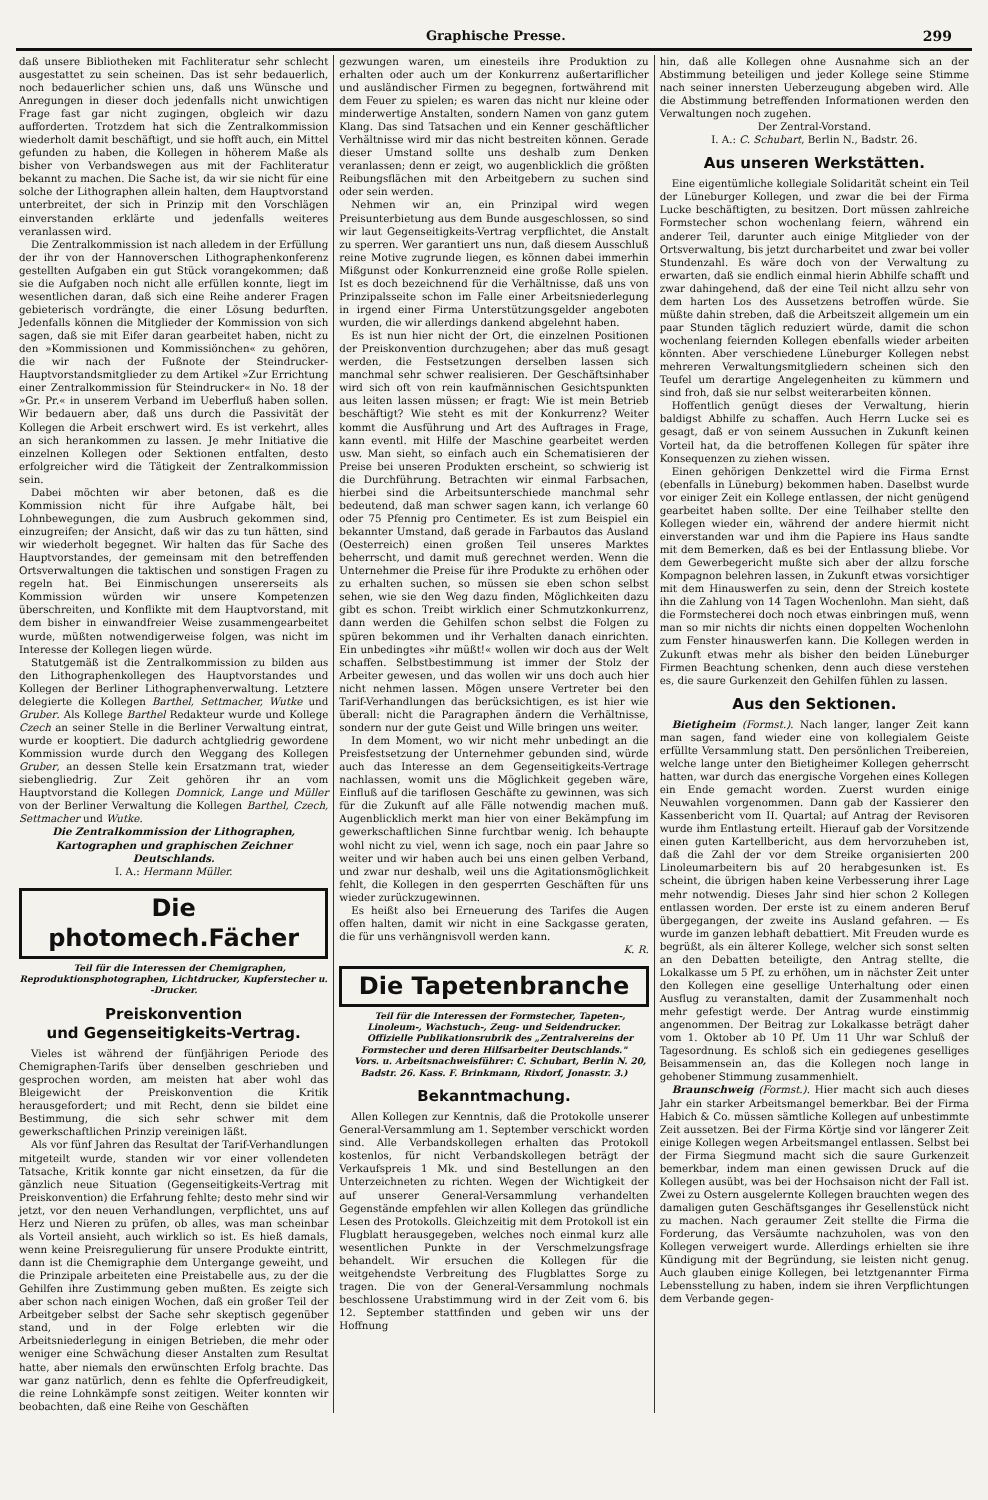Graphische Presse. 299
daß unsere Bibliotheken mit Fachliteratur sehr schlecht ausgestattet zu sein scheinen. Das ist sehr bedauerlich, noch bedauerlicher schien uns, daß uns Wünsche und Anregungen in dieser doch jedenfalls nicht unwichtigen Frage fast gar nicht zugingen, obgleich wir dazu aufforderten. Trotzdem hat sich die Zentralkommission wiederholt damit beschäftigt, und sie hofft auch, ein Mittel gefunden zu haben, die Kollegen in höherem Maße als bisher von Verbandswegen aus mit der Fachliteratur bekannt zu machen. Die Sache ist, da wir sie nicht für eine solche der Lithographen allein halten, dem Hauptvorstand unterbreitet, der sich in Prinzip mit den Vorschlägen einverstanden erklärte und jedenfalls weiteres veranlassen wird.
Die Zentralkommission ist nach alledem in der Erfüllung der ihr von der Hannoverschen Lithographenkonferenz gestellten Aufgaben ein gut Stück vorangekommen; daß sie die Aufgaben noch nicht alle erfüllen konnte, liegt im wesentlichen daran, daß sich eine Reihe anderer Fragen gebieterisch vordrängte, die einer Lösung bedurften. Jedenfalls können die Mitglieder der Kommission von sich sagen, daß sie mit Eifer daran gearbeitet haben, nicht zu den »Kommissionen und Kommissiönchen« zu gehören, die wir nach der Fußnote der Steindrucker-Hauptvorstandsmitglieder zu dem Artikel »Zur Errichtung einer Zentralkommission für Steindrucker« in No. 18 der »Gr. Pr.« in unserem Verband im Ueberfluß haben sollen. Wir bedauern aber, daß uns durch die Passivität der Kollegen die Arbeit erschwert wird. Es ist verkehrt, alles an sich herankommen zu lassen. Je mehr Initiative die einzelnen Kollegen oder Sektionen entfalten, desto erfolgreicher wird die Tätigkeit der Zentralkommission sein.
Dabei möchten wir aber betonen, daß es die Kommission nicht für ihre Aufgabe hält, bei Lohnbewegungen, die zum Ausbruch gekommen sind, einzugreifen; der Ansicht, daß wir das zu tun hätten, sind wir wiederholt begegnet. Wir halten das für Sache des Hauptvorstandes, der gemeinsam mit den betreffenden Ortsverwaltungen die taktischen und sonstigen Fragen zu regeln hat. Bei Einmischungen unsererseits als Kommission würden wir unsere Kompetenzen überschreiten, und Konflikte mit dem Hauptvorstand, mit dem bisher in einwandfreier Weise zusammengearbeitet wurde, müßten notwendigerweise folgen, was nicht im Interesse der Kollegen liegen würde.
Statutgemäß ist die Zentralkommission zu bilden aus den Lithographenkollegen des Hauptvorstandes und Kollegen der Berliner Lithographenverwaltung. Letztere delegierte die Kollegen Barthel, Settmacher, Wutke und Gruber. Als Kollege Barthel Redakteur wurde und Kollege Czech an seiner Stelle in die Berliner Verwaltung eintrat, wurde er kooptiert. Die dadurch achtgliedrig gewordene Kommission wurde durch den Weggang des Kollegen Gruber, an dessen Stelle kein Ersatzmann trat, wieder siebengliedrig. Zur Zeit gehören ihr an vom Hauptvorstand die Kollegen Domnick, Lange und Müller von der Berliner Verwaltung die Kollegen Barthel, Czech, Settmacher und Wutke.
Die Zentralkommission der Lithographen, Kartographen und graphischen Zeichner Deutschlands.
I. A.: Hermann Müller.
Die photomech.Fächer
Teil für die Interessen der Chemigraphen, Reproduktionsphotographen, Lichtdrucker, Kupferstecher u. -Drucker.
Preiskonvention
und Gegenseitigkeits-Vertrag.
Vieles ist während der fünfjährigen Periode des Chemigraphen-Tarifs über denselben geschrieben und gesprochen worden, am meisten hat aber wohl das Bleigewicht der Preiskonvention die Kritik herausgefordert; und mit Recht, denn sie bildet eine Bestimmung, die sich sehr schwer mit dem gewerkschaftlichen Prinzip vereinigen läßt.
Als vor fünf Jahren das Resultat der Tarif-Verhandlungen mitgeteilt wurde, standen wir vor einer vollendeten Tatsache, Kritik konnte gar nicht einsetzen, da für die gänzlich neue Situation (Gegenseitigkeits-Vertrag mit Preiskonvention) die Erfahrung fehlte; desto mehr sind wir jetzt, vor den neuen Verhandlungen, verpflichtet, uns auf Herz und Nieren zu prüfen, ob alles, was man scheinbar als Vorteil ansieht, auch wirklich so ist. Es hieß damals, wenn keine Preisregulierung für unsere Produkte eintritt, dann ist die Chemigraphie dem Untergange geweiht, und die Prinzipale arbeiteten eine Preistabelle aus, zu der die Gehilfen ihre Zustimmung geben mußten. Es zeigte sich aber schon nach einigen Wochen, daß ein großer Teil der Arbeitgeber selbst der Sache sehr skeptisch gegenüber stand, und in der Folge erlebten wir die Arbeitsniederlegung in einigen Betrieben, die mehr oder weniger eine Schwächung dieser Anstalten zum Resultat hatte, aber niemals den erwünschten Erfolg brachte. Das war ganz natürlich, denn es fehlte die Opferfreudigkeit, die reine Lohnkämpfe sonst zeitigen. Weiter konnten wir beobachten, daß eine Reihe von Geschäften
gezwungen waren, um einesteils ihre Produktion zu erhalten oder auch um der Konkurrenz außertariflicher und ausländischer Firmen zu begegnen, fortwährend mit dem Feuer zu spielen; es waren das nicht nur kleine oder minderwertige Anstalten, sondern Namen von ganz gutem Klang. Das sind Tatsachen und ein Kenner geschäftlicher Verhältnisse wird mir das nicht bestreiten können. Gerade dieser Umstand sollte uns deshalb zum Denken veranlassen; denn er zeigt, wo augenblicklich die größten Reibungsflächen mit den Arbeitgebern zu suchen sind oder sein werden.
Nehmen wir an, ein Prinzipal wird wegen Preisunterbietung aus dem Bunde ausgeschlossen, so sind wir laut Gegenseitigkeits-Vertrag verpflichtet, die Anstalt zu sperren. Wer garantiert uns nun, daß diesem Ausschluß reine Motive zugrunde liegen, es können dabei immerhin Mißgunst oder Konkurrenzneid eine große Rolle spielen. Ist es doch bezeichnend für die Verhältnisse, daß uns von Prinzipalsseite schon im Falle einer Arbeitsniederlegung in irgend einer Firma Unterstützungsgelder angeboten wurden, die wir allerdings dankend abgelehnt haben.
Es ist nun hier nicht der Ort, die einzelnen Positionen der Preiskonvention durchzugehen; aber das muß gesagt werden, die Festsetzungen derselben lassen sich manchmal sehr schwer realisieren. Der Geschäftsinhaber wird sich oft von rein kaufmännischen Gesichtspunkten aus leiten lassen müssen; er fragt: Wie ist mein Betrieb beschäftigt? Wie steht es mit der Konkurrenz? Weiter kommt die Ausführung und Art des Auftrages in Frage, kann eventl. mit Hilfe der Maschine gearbeitet werden usw. Man sieht, so einfach auch ein Schematisieren der Preise bei unseren Produkten erscheint, so schwierig ist die Durchführung. Betrachten wir einmal Farbsachen, hierbei sind die Arbeitsunterschiede manchmal sehr bedeutend, daß man schwer sagen kann, ich verlange 60 oder 75 Pfennig pro Centimeter. Es ist zum Beispiel ein bekannter Umstand, daß gerade in Farbautos das Ausland (Oesterreich) einen großen Teil unseres Marktes beherrscht, und damit muß gerechnet werden. Wenn die Unternehmer die Preise für ihre Produkte zu erhöhen oder zu erhalten suchen, so müssen sie eben schon selbst sehen, wie sie den Weg dazu finden, Möglichkeiten dazu gibt es schon. Treibt wirklich einer Schmutzkonkurrenz, dann werden die Gehilfen schon selbst die Folgen zu spüren bekommen und ihr Verhalten danach einrichten. Ein unbedingtes »ihr müßt!« wollen wir doch aus der Welt schaffen. Selbstbestimmung ist immer der Stolz der Arbeiter gewesen, und das wollen wir uns doch auch hier nicht nehmen lassen. Mögen unsere Vertreter bei den Tarif-Verhandlungen das berücksichtigen, es ist hier wie überall: nicht die Paragraphen ändern die Verhältnisse, sondern nur der gute Geist und Wille bringen uns weiter.
In dem Moment, wo wir nicht mehr unbedingt an die Preisfestsetzung der Unternehmer gebunden sind, würde auch das Interesse an dem Gegenseitigkeits-Vertrage nachlassen, womit uns die Möglichkeit gegeben wäre, Einfluß auf die tariflosen Geschäfte zu gewinnen, was sich für die Zukunft auf alle Fälle notwendig machen muß. Augenblicklich merkt man hier von einer Bekämpfung im gewerkschaftlichen Sinne furchtbar wenig. Ich behaupte wohl nicht zu viel, wenn ich sage, noch ein paar Jahre so weiter und wir haben auch bei uns einen gelben Verband, und zwar nur deshalb, weil uns die Agitationsmöglichkeit fehlt, die Kollegen in den gesperrten Geschäften für uns wieder zurückzugewinnen.
Es heißt also bei Erneuerung des Tarifes die Augen offen halten, damit wir nicht in eine Sackgasse geraten, die für uns verhängnisvoll werden kann.
K. R.
Die Tapetenbranche
Teil für die Interessen der Formstecher, Tapeten-, Linoleum-, Wachstuch-, Zeug- und Seidendrucker.
Offizielle Publikationsrubrik des „Zentralvereins der Formstecher und deren Hilfsarbeiter Deutschlands."
Vors. u. Arbeitsnachweisführer: C. Schubart, Berlin N. 20, Badstr. 26. Kass. F. Brinkmann, Rixdorf, Jonasstr. 3.)
Bekanntmachung.
Allen Kollegen zur Kenntnis, daß die Protokolle unserer General-Versammlung am 1. September verschickt worden sind. Alle Verbandskollegen erhalten das Protokoll kostenlos, für nicht Verbandskollegen beträgt der Verkaufspreis 1 Mk. und sind Bestellungen an den Unterzeichneten zu richten. Wegen der Wichtigkeit der auf unserer General-Versammlung verhandelten Gegenstände empfehlen wir allen Kollegen das gründliche Lesen des Protokolls. Gleichzeitig mit dem Protokoll ist ein Flugblatt herausgegeben, welches noch einmal kurz alle wesentlichen Punkte in der Verschmelzungsfrage behandelt. Wir ersuchen die Kollegen für die weitgehendste Verbreitung des Flugblattes Sorge zu tragen. Die von der General-Versammlung nochmals beschlossene Urabstimmung wird in der Zeit vom 6. bis 12. September stattfinden und geben wir uns der Hoffnung
hin, daß alle Kollegen ohne Ausnahme sich an der Abstimmung beteiligen und jeder Kollege seine Stimme nach seiner innersten Ueberzeugung abgeben wird. Alle die Abstimmung betreffenden Informationen werden den Verwaltungen noch zugehen.
Der Zentral-Vorstand.
I. A.: C. Schubart, Berlin N., Badstr. 26.
Aus unseren Werkstätten.
Eine eigentümliche kollegiale Solidarität scheint ein Teil der Lüneburger Kollegen, und zwar die bei der Firma Lucke beschäftigten, zu besitzen. Dort müssen zahlreiche Formstecher schon wochenlang feiern, während ein anderer Teil, darunter auch einige Mitglieder von der Ortsverwaltung, bis jetzt durcharbeitet und zwar bei voller Stundenzahl. Es wäre doch von der Verwaltung zu erwarten, daß sie endlich einmal hierin Abhilfe schafft und zwar dahingehend, daß der eine Teil nicht allzu sehr von dem harten Los des Aussetzens betroffen würde. Sie müßte dahin streben, daß die Arbeitszeit allgemein um ein paar Stunden täglich reduziert würde, damit die schon wochenlang feiernden Kollegen ebenfalls wieder arbeiten könnten. Aber verschiedene Lüneburger Kollegen nebst mehreren Verwaltungsmitgliedern scheinen sich den Teufel um derartige Angelegenheiten zu kümmern und sind froh, daß sie nur selbst weiterarbeiten können.
Hoffentlich genügt dieses der Verwaltung, hierin baldigst Abhilfe zu schaffen. Auch Herrn Lucke sei es gesagt, daß er von seinem Aussuchen in Zukunft keinen Vorteil hat, da die betroffenen Kollegen für später ihre Konsequenzen zu ziehen wissen.
Einen gehörigen Denkzettel wird die Firma Ernst (ebenfalls in Lüneburg) bekommen haben. Daselbst wurde vor einiger Zeit ein Kollege entlassen, der nicht genügend gearbeitet haben sollte. Der eine Teilhaber stellte den Kollegen wieder ein, während der andere hiermit nicht einverstanden war und ihm die Papiere ins Haus sandte mit dem Bemerken, daß es bei der Entlassung bliebe. Vor dem Gewerbegericht mußte sich aber der allzu forsche Kompagnon belehren lassen, in Zukunft etwas vorsichtiger mit dem Hinauswerfen zu sein, denn der Streich kostete ihn die Zahlung von 14 Tagen Wochenlohn. Man sieht, daß die Formstecherei doch noch etwas einbringen muß, wenn man so mir nichts dir nichts einen doppelten Wochenlohn zum Fenster hinauswerfen kann. Die Kollegen werden in Zukunft etwas mehr als bisher den beiden Lüneburger Firmen Beachtung schenken, denn auch diese verstehen es, die saure Gurkenzeit den Gehilfen fühlen zu lassen.
Aus den Sektionen.
Bietigheim (Formst.). Nach langer, langer Zeit kann man sagen, fand wieder eine von kollegialem Geiste erfüllte Versammlung statt. Den persönlichen Treibereien, welche lange unter den Bietigheimer Kollegen geherrscht hatten, war durch das energische Vorgehen eines Kollegen ein Ende gemacht worden. Zuerst wurden einige Neuwahlen vorgenommen. Dann gab der Kassierer den Kassenbericht vom II. Quartal; auf Antrag der Revisoren wurde ihm Entlastung erteilt. Hierauf gab der Vorsitzende einen guten Kartellbericht, aus dem hervorzuheben ist, daß die Zahl der vor dem Streike organisierten 200 Linoleumarbeitern bis auf 20 herabgesunken ist. Es scheint, die übrigen haben keine Verbesserung ihrer Lage mehr notwendig. Dieses Jahr sind hier schon 2 Kollegen entlassen worden. Der erste ist zu einem anderen Beruf übergegangen, der zweite ins Ausland gefahren. — Es wurde im ganzen lebhaft debattiert. Mit Freuden wurde es begrüßt, als ein älterer Kollege, welcher sich sonst selten an den Debatten beteiligte, den Antrag stellte, die Lokalkasse um 5 Pf. zu erhöhen, um in nächster Zeit unter den Kollegen eine gesellige Unterhaltung oder einen Ausflug zu veranstalten, damit der Zusammenhalt noch mehr gefestigt werde. Der Antrag wurde einstimmig angenommen. Der Beitrag zur Lokalkasse beträgt daher vom 1. Oktober ab 10 Pf. Um 11 Uhr war Schluß der Tagesordnung. Es schloß sich ein gediegenes geselliges Beisammensein an, das die Kollegen noch lange in gehobener Stimmung zusammenhielt.
Braunschweig (Formst.). Hier macht sich auch dieses Jahr ein starker Arbeitsmangel bemerkbar. Bei der Firma Habich & Co. müssen sämtliche Kollegen auf unbestimmte Zeit aussetzen. Bei der Firma Körtje sind vor längerer Zeit einige Kollegen wegen Arbeitsmangel entlassen. Selbst bei der Firma Siegmund macht sich die saure Gurkenzeit bemerkbar, indem man einen gewissen Druck auf die Kollegen ausübt, was bei der Hochsaison nicht der Fall ist. Zwei zu Ostern ausgelernte Kollegen brauchten wegen des damaligen guten Geschäftsganges ihr Gesellenstück nicht zu machen. Nach geraumer Zeit stellte die Firma die Forderung, das Versäumte nachzuholen, was von den Kollegen verweigert wurde. Allerdings erhielten sie ihre Kündigung mit der Begründung, sie leisten nicht genug. Auch glauben einige Kollegen, bei letztgenannter Firma Lebensstellung zu haben, indem sie ihren Verpflichtungen dem Verbande gegen-